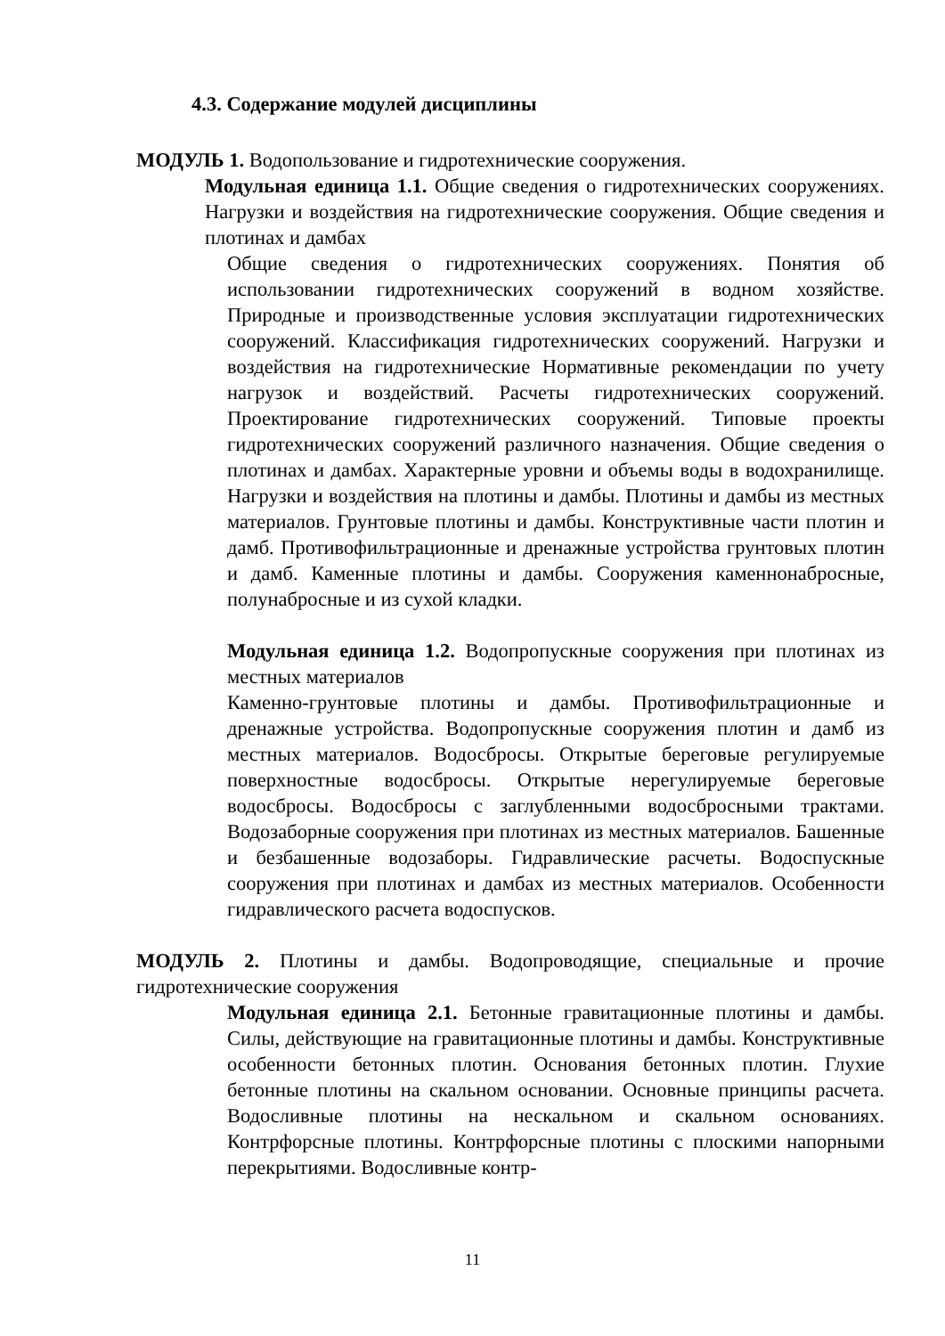4.3. Содержание модулей дисциплины
МОДУЛЬ 1. Водопользование и гидротехнические сооружения.
Модульная единица 1.1. Общие сведения о гидротехнических сооружениях. Нагрузки и воздействия на гидротехнические сооружения. Общие сведения и плотинах и дамбах
Общие сведения о гидротехнических сооружениях. Понятия об использовании гидротехнических сооружений в водном хозяйстве. Природные и производственные условия эксплуатации гидротехнических сооружений. Классификация гидротехнических сооружений. Нагрузки и воздействия на гидротехнические Нормативные рекомендации по учету нагрузок и воздействий. Расчеты гидротехнических сооружений. Проектирование гидротехнических сооружений. Типовые проекты гидротехнических сооружений различного назначения. Общие сведения о плотинах и дамбах. Характерные уровни и объемы воды в водохранилище. Нагрузки и воздействия на плотины и дамбы. Плотины и дамбы из местных материалов. Грунтовые плотины и дамбы. Конструктивные части плотин и дамб. Противофильтрационные и дренажные устройства грунтовых плотин и дамб. Каменные плотины и дамбы. Сооружения каменнонабросные, полунабросные и из сухой кладки.
Модульная единица 1.2. Водопропускные сооружения при плотинах из местных материалов
Каменно-грунтовые плотины и дамбы. Противофильтрационные и дренажные устройства. Водопропускные сооружения плотин и дамб из местных материалов. Водосбросы. Открытые береговые регулируемые поверхностные водосбросы. Открытые нерегулируемые береговые водосбросы. Водосбросы с заглубленными водосбросными трактами. Водозаборные сооружения при плотинах из местных материалов. Башенные и безбашенные водозаборы. Гидравлические расчеты. Водоспускные сооружения при плотинах и дамбах из местных материалов. Особенности гидравлического расчета водоспусков.
МОДУЛЬ 2. Плотины и дамбы. Водопроводящие, специальные и прочие гидротехнические сооружения
Модульная единица 2.1. Бетонные гравитационные плотины и дамбы. Силы, действующие на гравитационные плотины и дамбы. Конструктивные особенности бетонных плотин. Основания бетонных плотин. Глухие бетонные плотины на скальном основании. Основные принципы расчета. Водосливные плотины на нескальном и скальном основаниях. Контрфорсные плотины. Контрфорсные плотины с плоскими напорными перекрытиями. Водосливные контр-
11